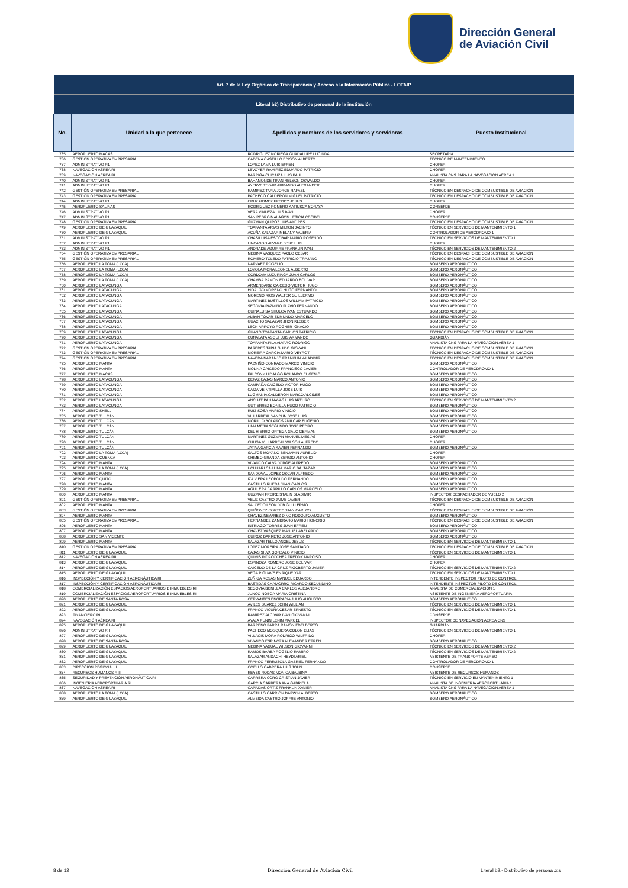Dirección General
de Aviación Civil
| Art. 7 de la Ley Orgánica de Transparencia y Acceso a la Información Pública - LOTAIP | | | |
| Literal b2) Distributivo de personal de la institución | | | |
| No. | Unidad a la que pertenece | Apellidos y nombres de los servidores y servidoras | Puesto Institucional |
| 735 | AEROPUERTO MACAS | RODRIGUEZ NORIEGA GUADALUPE LUCINDA | SECRETARIA |
| 736 | GESTIÓN OPERATIVA EMPRESARIAL | CADENA CASTILLO EDISON ALBERTO | TÉCNICO DE MANTENIMIENTO |
| 737 | ADMINISTRATIVO R1 | LOPEZ LAMA LUIS EFREN | CHOFER |
| 738 | NAVEGACIÓN AÉREA RI | LEVOYER RAMIREZ EDUARDO PATRICIO | CHOFER |
| 739 | NAVEGACIÓN AÉREA RI | BARRIGA CHICAIZA LUIS PAUL | ANALISTA CNS PARA LA NAVEGACIÓN AÉREA 1 |
| 740 | ADMINISTRATIVO R1 | BAHAMONDE TIPAN NELSON OSWALDO | CHOFER |
| 741 | ADMINISTRATIVO R1 | AYERVE TOBAR ARMANDO ALEXANDER | CHOFER |
| 742 | GESTIÓN OPERATIVA EMPRESARIAL | RAMIREZ TAPIA JORGE RAFAEL | TÉCNICO EN DESPACHO DE COMBUSTIBLE DE AVIACIÓN |
| 743 | GESTIÓN OPERATIVA EMPRESARIAL | PACHECO CALDERON MIGUEL PATRICIO | TÉCNICO EN DESPACHO DE COMBUSTIBLE DE AVIACIÓN |
| 744 | ADMINISTRATIVO R1 | CRUZ GOMEZ FREDDY JESUS | CHOFER |
| 745 | AEROPUERTO SALINAS | RODRIGUEZ ROMERO KATIUSCA SORAYA | CONSERJE |
| 746 | ADMINISTRATIVO R1 | VERA VINUEZA LUIS IVAN | CHOFER |
| 747 | ADMINISTRATIVO R1 | SAN PEDRO MALAGON LETICIA CECIBEL | CONSERJE |
| 748 | GESTIÓN OPERATIVA EMPRESARIAL | GUZMAN QUIROZ LUIS ANDRES | TÉCNICO EN DESPACHO DE COMBUSTIBLE DE AVIACIÓN |
| 749 | AEROPUERTO DE GUAYAQUIL | TOAPANTA ARIAS MILTON JACINTO | TÉCNICO EN SERVICIOS DE MANTENIMIENTO 1 |
| 750 | AEROPUERTO DE GUAYAQUIL | ACUÑA SALAZAR MELANY VALERIA | CONTROLADOR DE AERÓDROMO 1 |
| 751 | ADMINISTRATIVO R1 | CHASILUISA ESCOBAR MARIO ROSENDO | TÉCNICO EN SERVICIOS DE MANTENIMIENTO 1 |
| 752 | ADMINISTRATIVO R1 | LINCANGO ALVARO JOSE LUIS | CHOFER |
| 753 | ADMINISTRATIVO R1 | ANDRADE AGUIRRE FRANKLIN IVAN | TÉCNICO EN SERVICIOS DE MANTENIMIENTO 2 |
| 754 | GESTIÓN OPERATIVA EMPRESARIAL | MEDINA VASQUEZ PAOLO CESAR | TÉCNICO EN DESPACHO DE COMBUSTIBLE DE AVIACIÓN |
| 755 | GESTIÓN OPERATIVA EMPRESARIAL | ROMERO TOLEDO PATRICIO TRAJANO | TÉCNICO EN DESPACHO DE COMBUSTIBLE DE AVIACIÓN |
| 756 | AEROPUERTO LA TOMA (LOJA) | NARVAEZ ROGELIO | BOMBERO AERONÁUTICO |
| 757 | AEROPUERTO LA TOMA (LOJA) | LOYOLA MORA LEONEL ALBERTO | BOMBERO AERONÁUTICO |
| 758 | AEROPUERTO LA TOMA (LOJA) | CORDOVA LUZURIAGA JUAN CARLOS | BOMBERO AERONÁUTICO |
| 759 | AEROPUERTO LA TOMA (LOJA) | CHAMBA RAMON EDUARDO BOLIVAR | BOMBERO AERONÁUTICO |
| 760 | AEROPUERTO LATACUNGA | ARMENDARIZ CAICEDO VICTOR HUGO | BOMBERO AERONÁUTICO |
| 761 | AEROPUERTO LATACUNGA | HIDALGO MORENO HUGO FERNANDO | BOMBERO AERONÁUTICO |
| 762 | AEROPUERTO LATACUNGA | MORENO RIOS WALTER GUILLERMO | BOMBERO AERONÁUTICO |
| 763 | AEROPUERTO LATACUNGA | MARTINEZ BUSTILLOS WILLIAM PATRICIO | BOMBERO AERONÁUTICO |
| 764 | AEROPUERTO LATACUNGA | SEGOVIA PAZMIÑO FLAVIO FERNANDO | BOMBERO AERONÁUTICO |
| 765 | AEROPUERTO LATACUNGA | QUINALUISA SHULCA IVAN ESTUARDO | BOMBERO AERONÁUTICO |
| 766 | AEROPUERTO LATACUNGA | ALBAN TOVAR EDMUNDO MARCELO | BOMBERO AERONÁUTICO |
| 767 | AEROPUERTO LATACUNGA | GUACHO SALAZAR JHON KLEBER | BOMBERO AERONÁUTICO |
| 768 | AEROPUERTO LATACUNGA | LEON ARROYO ROGHER IGNACIO | BOMBERO AERONÁUTICO |
| 769 | AEROPUERTO LATACUNGA | GUANO TOAPANTA CARLOS PATRICIO | TÉCNICO EN DESPACHO DE COMBUSTIBLE DE AVIACIÓN |
| 770 | AEROPUERTO LATACUNGA | CUNALATA ASQUI LUIS ARMANDO | GUARDIÁN |
| 771 | AEROPUERTO LATACUNGA | TOAPANTA PILA ALVARO RODRIGO | ANALISTA CNS PARA LA NAVEGACIÓN AÉREA 1 |
| 772 | GESTIÓN OPERATIVA EMPRESARIAL | PAREDES TAPIA GUIDO GIOVANI | TÉCNICO EN DESPACHO DE COMBUSTIBLE DE AVIACIÓN |
| 773 | GESTIÓN OPERATIVA EMPRESARIAL | MOREIRA GARCIA MARIO VEYROT | TÉCNICO EN DESPACHO DE COMBUSTIBLE DE AVIACIÓN |
| 774 | GESTIÓN OPERATIVA EMPRESARIAL | NAVEDA NARANJO FRANKLIN WLADIMIR | TÉCNICO EN DESPACHO DE COMBUSTIBLE DE AVIACIÓN |
| 775 | AEROPUERTO MANTA | PAZMIÑO CONRADO MARCO VINICIO | BOMBERO AERONÁUTICO |
| 776 | AEROPUERTO MANTA | MOLINA CAICEDO FRANCISCO JAVIER | CONTROLADOR DE AERÓDROMO 1 |
| 777 | AEROPUERTO MACAS | FALCONY HIDALGO ROLANDO EUGENIO | BOMBERO AERONÁUTICO |
| 778 | AEROPUERTO LATACUNGA | DEFAZ CAJAS MARCO ANTONIO | BOMBERO AERONÁUTICO |
| 779 | AEROPUERTO LATACUNGA | CAMPAÑA CAICEDO VICTOR HUGO | BOMBERO AERONÁUTICO |
| 780 | AEROPUERTO LATACUNGA | CAIZA VEINTIMILLA JOSE LUIS | BOMBERO AERONÁUTICO |
| 781 | AEROPUERTO LATACUNGA | LUGMANIA CALDERON MARCO ALCIDES | BOMBERO AERONÁUTICO |
| 782 | AEROPUERTO LATACUNGA | ANCHATIPAN NAVAS LUIS ARTURO | TÉCNICO EN SERVICIOS DE MANTENIMIENTO 2 |
| 783 | AEROPUERTO LATACUNGA | GUTIERREZ BONILLA HUGO PATRICIO | BOMBERO AERONÁUTICO |
| 784 | AEROPUERTO SHELL | RUIZ SOSA MARIO VINICIO | BOMBERO AERONÁUTICO |
| 785 | AEROPUERTO TULCÁN | VILLARREAL YANDUN JOSE LUIS | BOMBERO AERONÁUTICO |
| 786 | AEROPUERTO TULCÁN | MORILLO BOLAÑOS AMILCAR EUGENIO | BOMBERO AERONÁUTICO |
| 787 | AEROPUERTO TULCÁN | LIMA MEJIA SEGUNDO JOSE PEDRO | BOMBERO AERONÁUTICO |
| 788 | AEROPUERTO TULCÁN | DEL HIERRO ORTEGA GALO GERMAN | BOMBERO AERONÁUTICO |
| 789 | AEROPUERTO TULCÁN | MARTINEZ GUZMAN MANUEL MESIAS | CHOFER |
| 790 | AEROPUERTO TULCÁN | CHUGA VILLARREAL WILSON ALFREDO | CHOFER |
| 791 | AEROPUERTO TULCÁN | JATIVA GARCIA XAVIER FERNANDO | BOMBERO AERONÁUTICO |
| 792 | AEROPUERTO LA TOMA (LOJA) | SALTOS MOYANO BENJAMIN AURELIO | CHOFER |
| 793 | AEROPUERTO CUENCA | CHIMBO GRANDA SERGIO ANTONIO | CHOFER |
| 794 | AEROPUERTO MANTA | VIVANCO CALVA JORGE ALFREDO | BOMBERO AERONÁUTICO |
| 795 | AEROPUERTO LA TOMA (LOJA) | UCHUARI CAJILIMA MARIO BALTAZAR | BOMBERO AERONÁUTICO |
| 796 | AEROPUERTO MANTA | SANDOVAL LOPEZ OSCAR ALFREDO | BOMBERO AERONÁUTICO |
| 797 | AEROPUERTO QUITO | IZA VIERA LEOPOLDO FERNANDO | BOMBERO AERONÁUTICO |
| 798 | AEROPUERTO MANTA | CASTILLO RUEDA JUAN CARLOS | BOMBERO AERONÁUTICO |
| 799 | AEROPUERTO MANTA | AGUILERA CARRILLO CARLOS MARCELO | BOMBERO AERONÁUTICO |
| 800 | AEROPUERTO MANTA | GUZMAN FREIRE STALIN BLADIMIR | INSPECTOR DESPACHADOR DE VUELO 2 |
| 801 | GESTIÓN OPERATIVA EMPRESARIAL | VELIZ CASTRO JAIME JAVIER | TÉCNICO EN DESPACHO DE COMBUSTIBLE DE AVIACIÓN |
| 802 | AEROPUERTO MANTA | SALCEDO LEON JOB GUILLERMO | CHOFER |
| 803 | GESTIÓN OPERATIVA EMPRESARIAL | QUIÑONEZ CORTEZ JUAN CARLOS | TÉCNICO EN DESPACHO DE COMBUSTIBLE DE AVIACIÓN |
| 804 | AEROPUERTO MANTA | CHAVEZ NEVAREZ DINO RODOLFO AUGUSTO | BOMBERO AERONÁUTICO |
| 805 | GESTIÓN OPERATIVA EMPRESARIAL | HERNANDEZ ZAMBRANO MARIO HONORIO | TÉCNICO EN DESPACHO DE COMBUSTIBLE DE AVIACIÓN |
| 806 | AEROPUERTO MANTA | INTRIAGO TORRES JUAN EFREN | BOMBERO AERONÁUTICO |
| 807 | AEROPUERTO MANTA | CHAVEZ VASQUEZ MANUEL ABELARDO | BOMBERO AERONÁUTICO |
| 808 | AEROPUERTO SAN VICENTE | QUIROZ BARRETO JOSE ANTONIO | BOMBERO AERONÁUTICO |
| 809 | AEROPUERTO MANTA | SALAZAR TELLO ANGEL JESUS | TÉCNICO EN SERVICIOS DE MANTENIMIENTO 1 |
| 810 | GESTIÓN OPERATIVA EMPRESARIAL | LOPEZ MOREIRA JOSE SANTIAGO | TÉCNICO EN DESPACHO DE COMBUSTIBLE DE AVIACIÓN |
| 811 | AEROPUERTO DE GUAYAQUIL | CAJAS SILVA GONZALO VINICIO | TÉCNICO EN SERVICIOS DE MANTENIMIENTO 1 |
| 812 | NAVEGACIÓN AÉREA RII | QUIMIS INDACOCHEA FREDDY NARCISO | CHOFER |
| 813 | AEROPUERTO DE GUAYAQUIL | ESPINOZA ROMERO JOSE BOLIVAR | CHOFER |
| 814 | AEROPUERTO DE GUAYAQUIL | CAICEDO DE LA CRUZ RIGOBERTO JAVIER | TÉCNICO EN SERVICIOS DE MANTENIMIENTO 2 |
| 815 | AEROPUERTO DE GUAYAQUIL | VEGA PIGUAVE ENRIQUE YARI | TÉCNICO EN SERVICIOS DE MANTENIMIENTO 1 |
| 816 | INSPECCIÓN Y CERTIFICACIÓN AERONÁUTICA RII | ZUÑIGA ROSAS MANUEL EDUARDO | INTENDENTE INSPECTOR PILOTO DE CONTROL |
| 817 | INSPECCIÓN Y CERTIFICACIÓN AERONÁUTICA RII | BASTIDAS CHAMORRO RICARDO SECUNDINO | INTENDENTE INSPECTOR PILOTO DE CONTROL |
| 818 | COMERCIALIZACIÓN ESPACIOS AEROPORTUARIOS E INMUEBLES RII | SEGOVIA BONILLA CARLOS ALEJANDRO | ANALISTA DE COMERCIALIZACIÓN 1 |
| 819 | COMERCIALIZACIÓN ESPACIOS AEROPORTUARIOS E INMUEBLES RII | JUNCO NOBOA MARIA CRISTINA | ASISTENTE DE INGENIERÍA AEROPORTUARIA |
| 820 | AEROPUERTO DE SANTA ROSA | CERVANTES ENGRACIA JULIO AUGUSTO | BOMBERO AERONÁUTICO |
| 821 | AEROPUERTO DE GUAYAQUIL | AVILES SUAREZ JOHN WILLIAN | TÉCNICO EN SERVICIOS DE MANTENIMIENTO 1 |
| 822 | AEROPUERTO DE GUAYAQUIL | FRANCO VICUÑA CESAR ERNESTO | TÉCNICO EN SERVICIOS DE MANTENIMIENTO 1 |
| 823 | FINANCIERO RII | RAMIREZ ALCIVAR IVAN GIOVANNI | CONSERJE |
| 824 | NAVEGACIÓN AÉREA RI | AYALA PUNIN LENIN MARCEL | INSPECTOR DE NAVEGACIÓN AÉREA CNS |
| 825 | AEROPUERTO DE GUAYAQUIL | BARRENO PARRA RAMON EDELBERTO | GUARDIÁN |
| 826 | ADMINISTRATIVO RII | PACHECO MOSQUERA COLON ELIAS | TÉCNICO EN SERVICIOS DE MANTENIMIENTO 1 |
| 827 | AEROPUERTO DE GUAYAQUIL | VILLACIS MORA RODRIGO WILFRIDO | CHOFER |
| 828 | AEROPUERTO DE SANTA ROSA | VIVANCO ESPINOZA ALEXANDER EFREN | BOMBERO AERONÁUTICO |
| 829 | AEROPUERTO DE GUAYAQUIL | MEDINA YAGUAL WILSON GIOVANNI | TÉCNICO EN SERVICIOS DE MANTENIMIENTO 2 |
| 830 | AEROPUERTO DE GUAYAQUIL | RAMOS BARBA ROGELIO RAMIRO | TÉCNICO EN SERVICIOS DE MANTENIMIENTO 2 |
| 831 | AEROPUERTO DE GUAYAQUIL | SALAZAR ANDACHI HEYDI ARIEL | ASISTENTE DE TRANSPORTE AÉREO |
| 832 | AEROPUERTO DE GUAYAQUIL | FRANCO FERRUZOLA GABRIEL FERNANDO | CONTROLADOR DE AERÓDROMO 1 |
| 833 | DIRECCIÓN REGIONAL II | COELLO CABRERA LUIS JOHN | CONSERJE |
| 834 | RECURSOS HUMANOS RIII | REYES RODAS MONICA BALBINA | ASISTENTE DE RECURSOS HUMANOS |
| 835 | SEGURIDAD Y PREVENCIÓN AERONÁUTICA RI | CARRERA CORO CRISTIAN JAVIER | TÉCNICO EN SERVICIO EN MANTENIMIENTO 1 |
| 836 | INGENIERÍA AEROPORTUARIA RI | GARCIA CARRERA ANA GABRIELA | ANALISTA DE INGENIERIA AEROPORTUARIA 1 |
| 837 | NAVEGACIÓN AÉREA RI | CAÑADAS ORTIZ FRANKLIN XAVIER | ANALISTA CNS PARA LA NAVEGACIÓN AÉREA 1 |
| 838 | AEROPUERTO LA TOMA (LOJA) | CASTILLO CARRION DARWIN ALBERTO | BOMBERO AERONÁUTICO |
| 839 | AEROPUERTO DE GUAYAQUIL | ALMEIDA CASTRO JOFFRE ANTONIO | BOMBERO AERONÁUTICO |
8 de 12 Dirección General de Aviación Civil Literal b2.- Distributivo de personal.xls